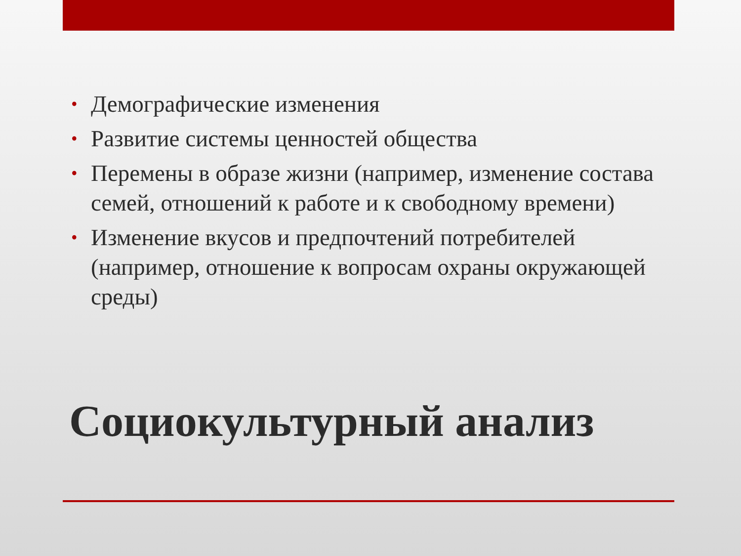• Демографические изменения
• Развитие системы ценностей общества
• Перемены в образе жизни (например, изменение состава семей, отношений к работе и к свободному времени)
• Изменение вкусов и предпочтений потребителей (например, отношение к вопросам охраны окружающей среды)
Социокультурный анализ